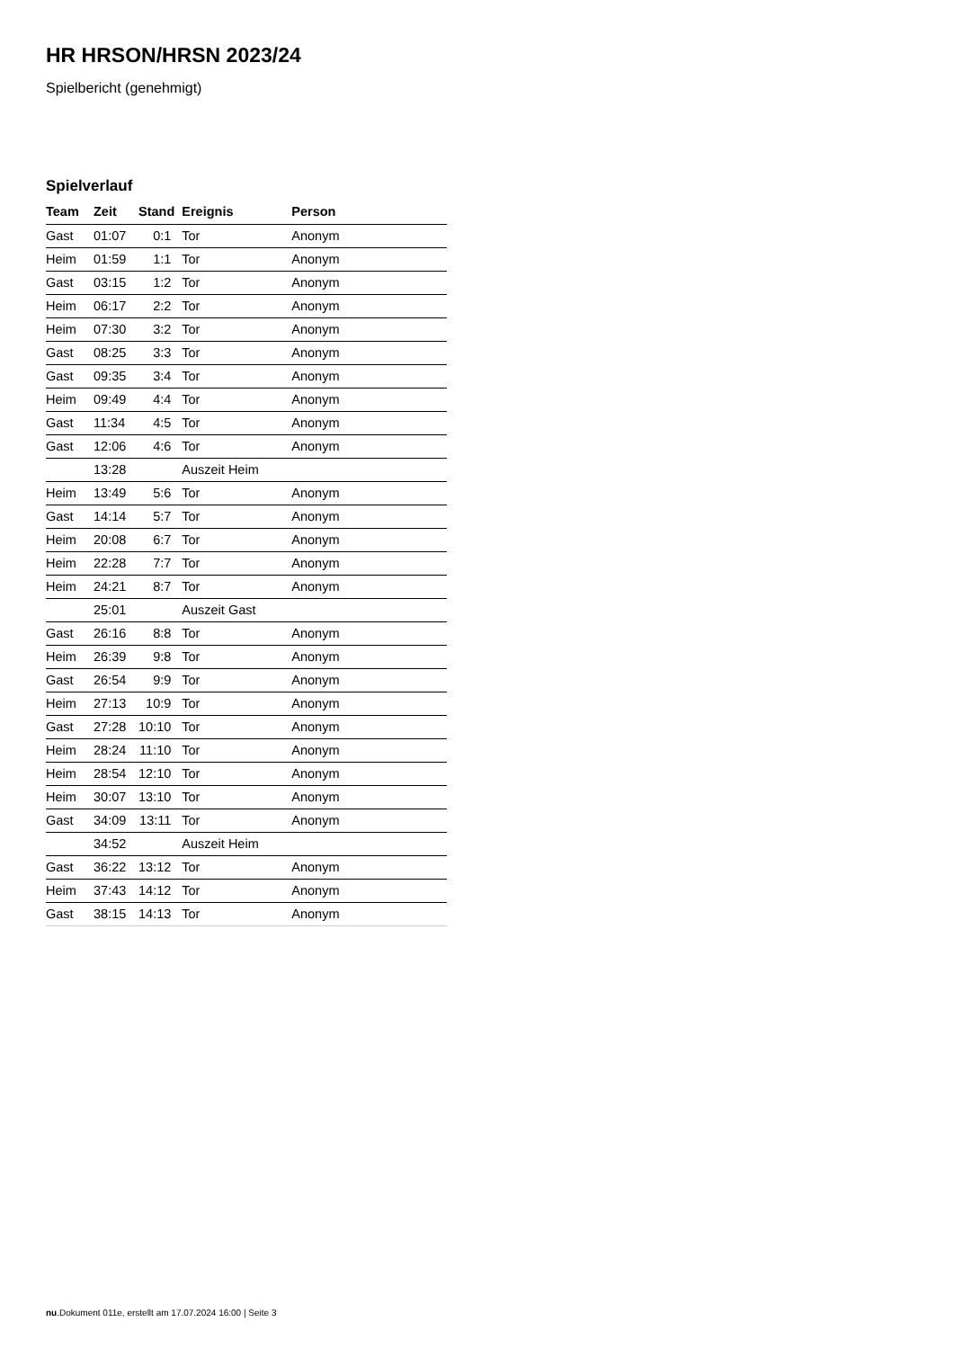HR HRSON/HRSN 2023/24
Spielbericht (genehmigt)
Spielverlauf
| Team | Zeit | Stand | Ereignis | Person |
| --- | --- | --- | --- | --- |
| Gast | 01:07 | 0:1 | Tor | Anonym |
| Heim | 01:59 | 1:1 | Tor | Anonym |
| Gast | 03:15 | 1:2 | Tor | Anonym |
| Heim | 06:17 | 2:2 | Tor | Anonym |
| Heim | 07:30 | 3:2 | Tor | Anonym |
| Gast | 08:25 | 3:3 | Tor | Anonym |
| Gast | 09:35 | 3:4 | Tor | Anonym |
| Heim | 09:49 | 4:4 | Tor | Anonym |
| Gast | 11:34 | 4:5 | Tor | Anonym |
| Gast | 12:06 | 4:6 | Tor | Anonym |
| | 13:28 | | Auszeit Heim | |
| Heim | 13:49 | 5:6 | Tor | Anonym |
| Gast | 14:14 | 5:7 | Tor | Anonym |
| Heim | 20:08 | 6:7 | Tor | Anonym |
| Heim | 22:28 | 7:7 | Tor | Anonym |
| Heim | 24:21 | 8:7 | Tor | Anonym |
| | 25:01 | | Auszeit Gast | |
| Gast | 26:16 | 8:8 | Tor | Anonym |
| Heim | 26:39 | 9:8 | Tor | Anonym |
| Gast | 26:54 | 9:9 | Tor | Anonym |
| Heim | 27:13 | 10:9 | Tor | Anonym |
| Gast | 27:28 | 10:10 | Tor | Anonym |
| Heim | 28:24 | 11:10 | Tor | Anonym |
| Heim | 28:54 | 12:10 | Tor | Anonym |
| Heim | 30:07 | 13:10 | Tor | Anonym |
| Gast | 34:09 | 13:11 | Tor | Anonym |
| | 34:52 | | Auszeit Heim | |
| Gast | 36:22 | 13:12 | Tor | Anonym |
| Heim | 37:43 | 14:12 | Tor | Anonym |
| Gast | 38:15 | 14:13 | Tor | Anonym |
nu.Dokument 011e, erstellt am 17.07.2024 16:00 | Seite 3